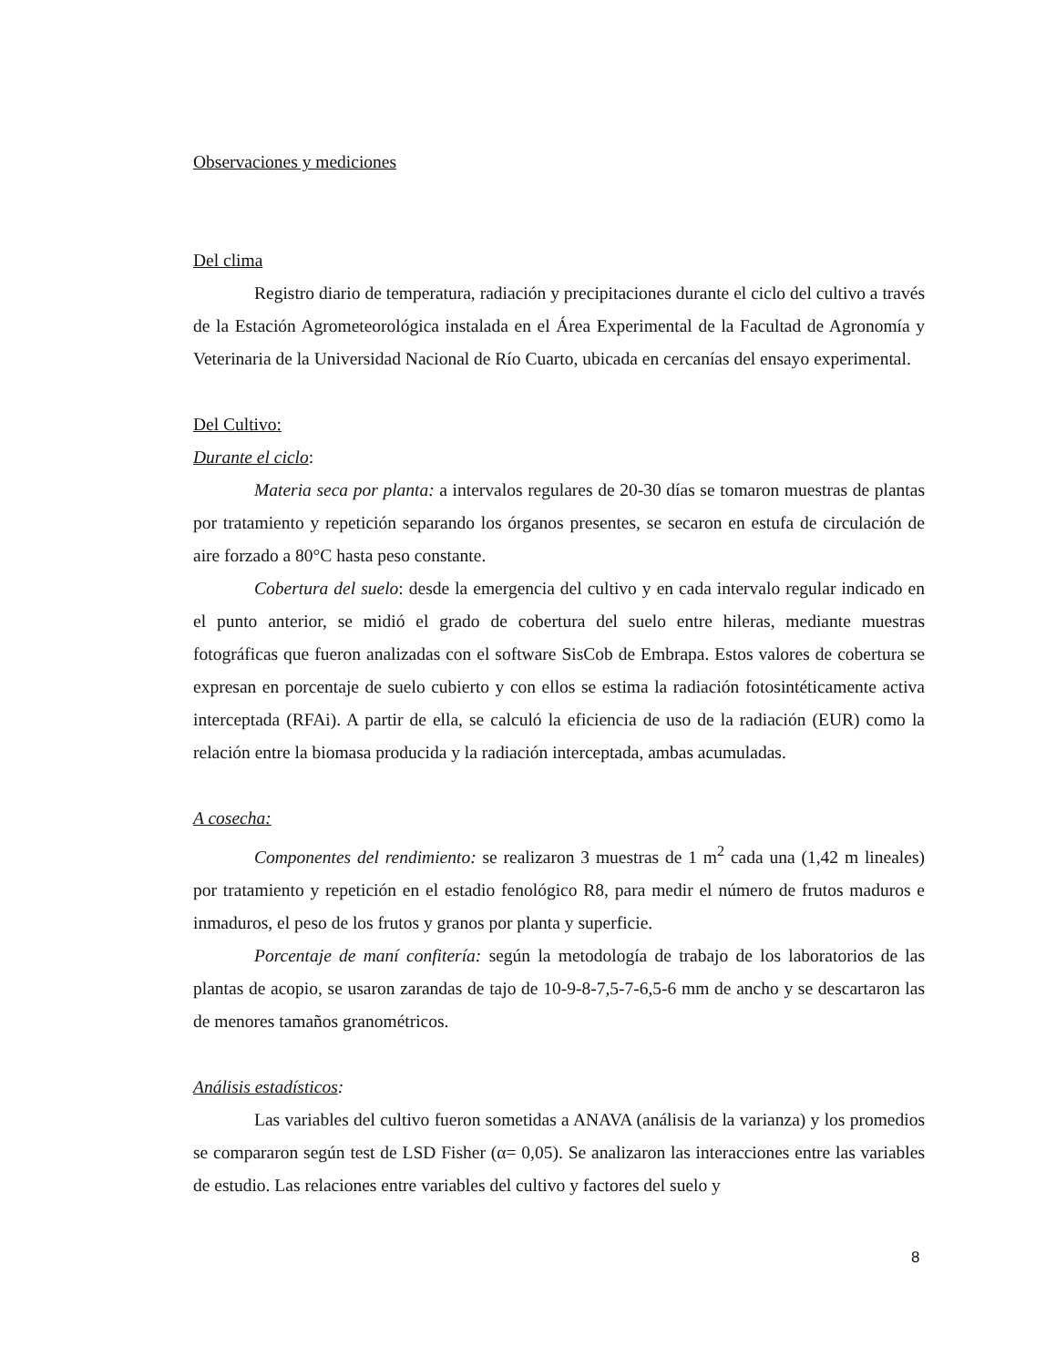Observaciones y mediciones
Del clima
Registro diario de temperatura, radiación y precipitaciones durante el ciclo del cultivo a través de la Estación Agrometeorológica instalada en el Área Experimental de la Facultad de Agronomía y Veterinaria de la Universidad Nacional de Río Cuarto, ubicada en cercanías del ensayo experimental.
Del Cultivo:
Durante el ciclo:
Materia seca por planta: a intervalos regulares de 20-30 días se tomaron muestras de plantas por tratamiento y repetición separando los órganos presentes, se secaron en estufa de circulación de aire forzado a 80°C hasta peso constante.
Cobertura del suelo: desde la emergencia del cultivo y en cada intervalo regular indicado en el punto anterior, se midió el grado de cobertura del suelo entre hileras, mediante muestras fotográficas que fueron analizadas con el software SisCob de Embrapa. Estos valores de cobertura se expresan en porcentaje de suelo cubierto y con ellos se estima la radiación fotosintéticamente activa interceptada (RFAi). A partir de ella, se calculó la eficiencia de uso de la radiación (EUR) como la relación entre la biomasa producida y la radiación interceptada, ambas acumuladas.
A cosecha:
Componentes del rendimiento: se realizaron 3 muestras de 1 m<sup>2</sup> cada una (1,42 m lineales) por tratamiento y repetición en el estadio fenológico R8, para medir el número de frutos maduros e inmaduros, el peso de los frutos y granos por planta y superficie.
Porcentaje de maní confitería: según la metodología de trabajo de los laboratorios de las plantas de acopio, se usaron zarandas de tajo de 10-9-8-7,5-7-6,5-6 mm de ancho y se descartaron las de menores tamaños granométricos.
Análisis estadísticos:
Las variables del cultivo fueron sometidas a ANAVA (análisis de la varianza) y los promedios se compararon según test de LSD Fisher (α= 0,05). Se analizaron las interacciones entre las variables de estudio. Las relaciones entre variables del cultivo y factores del suelo y
8